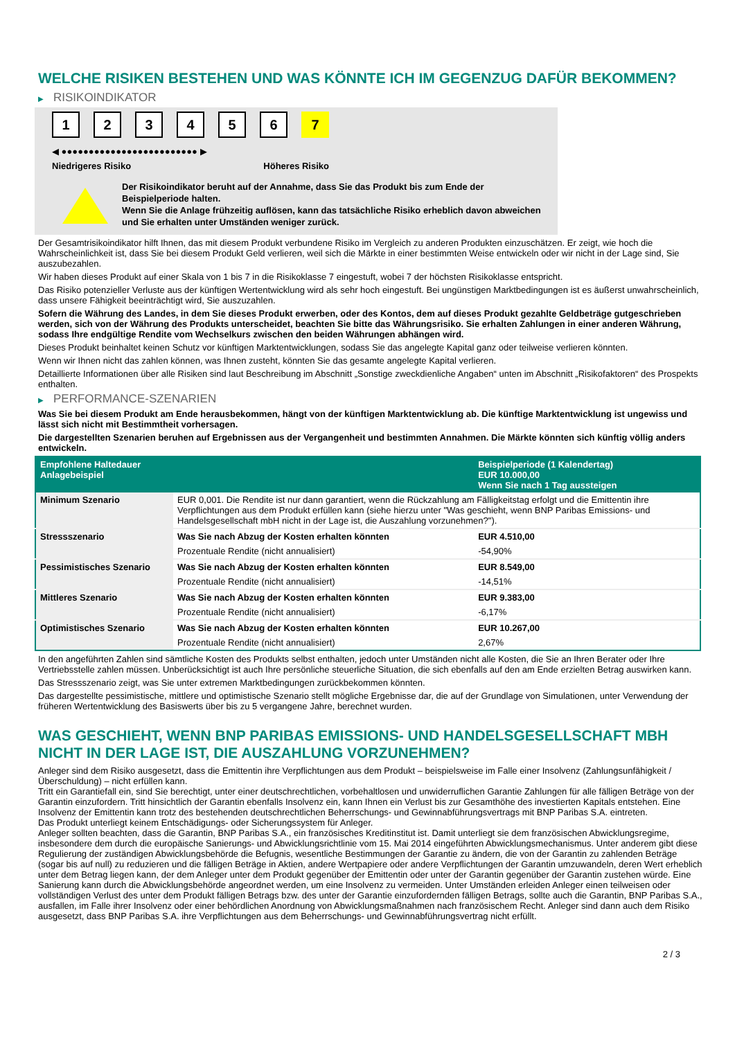WELCHE RISIKEN BESTEHEN UND WAS KÖNNTE ICH IM GEGENZUG DAFÜR BEKOMMEN?
▶ RISIKOINDIKATOR
123456 7
◀ ●●●●●●●●●●●●●●●●●●●●●●●●● ▶
Niedrigeres Risiko Höheres Risiko
Der Risikoindikator beruht auf der Annahme, dass Sie das Produkt bis zum Ende der Beispielperiode halten.
Wenn Sie die Anlage frühzeitig auflösen, kann das tatsächliche Risiko erheblich davon abweichen und Sie erhalten unter Umständen weniger zurück.
Der Gesamtrisikoindikator hilft Ihnen, das mit diesem Produkt verbundene Risiko im Vergleich zu anderen Produkten einzuschätzen. Er zeigt, wie hoch die Wahrscheinlichkeit ist, dass Sie bei diesem Produkt Geld verlieren, weil sich die Märkte in einer bestimmten Weise entwickeln oder wir nicht in der Lage sind, Sie auszubezahlen.
Wir haben dieses Produkt auf einer Skala von 1 bis 7 in die Risikoklasse 7 eingestuft, wobei 7 der höchsten Risikoklasse entspricht.
Das Risiko potenzieller Verluste aus der künftigen Wertentwicklung wird als sehr hoch eingestuft. Bei ungünstigen Marktbedingungen ist es äußerst unwahrscheinlich, dass unsere Fähigkeit beeinträchtigt wird, Sie auszuzahlen.
Sofern die Währung des Landes, in dem Sie dieses Produkt erwerben, oder des Kontos, dem auf dieses Produkt gezahlte Geldbeträge gutgeschrieben werden, sich von der Währung des Produkts unterscheidet, beachten Sie bitte das Währungsrisiko. Sie erhalten Zahlungen in einer anderen Währung, sodass Ihre endgültige Rendite vom Wechselkurs zwischen den beiden Währungen abhängen wird.
Dieses Produkt beinhaltet keinen Schutz vor künftigen Marktentwicklungen, sodass Sie das angelegte Kapital ganz oder teilweise verlieren könnten.
Wenn wir Ihnen nicht das zahlen können, was Ihnen zusteht, könnten Sie das gesamte angelegte Kapital verlieren.
Detaillierte Informationen über alle Risiken sind laut Beschreibung im Abschnitt „Sonstige zweckdienliche Angaben“ unten im Abschnitt „Risikofaktoren“ des Prospekts enthalten.
▶ PERFORMANCE-SZENARIEN
Was Sie bei diesem Produkt am Ende herausbekommen, hängt von der künftigen Marktentwicklung ab. Die künftige Marktentwicklung ist ungewiss und lässt sich nicht mit Bestimmtheit vorhersagen.
Die dargestellten Szenarien beruhen auf Ergebnissen aus der Vergangenheit und bestimmten Annahmen. Die Märkte könnten sich künftig völlig anders entwickeln.
| Empfohlene Haltedauer Anlagebeispiel | | Beispielperiode (1 Kalendertag) EUR 10.000,00 Wenn Sie nach 1 Tag aussteigen |
| --- | --- | --- |
| Minimum Szenario | EUR 0,001. Die Rendite ist nur dann garantiert, wenn die Rückzahlung am Fälligkeitstag erfolgt und die Emittentin ihre Verpflichtungen aus dem Produkt erfüllen kann (siehe hierzu unter "Was geschieht, wenn BNP Paribas Emissions- und Handelsgesellschaft mbH nicht in der Lage ist, die Auszahlung vorzunehmen?"). | |
| Stressszenario | Was Sie nach Abzug der Kosten erhalten könnten | EUR 4.510,00 |
| | Prozentuale Rendite (nicht annualisiert) | -54,90% |
| Pessimistisches Szenario | Was Sie nach Abzug der Kosten erhalten könnten | EUR 8.549,00 |
| | Prozentuale Rendite (nicht annualisiert) | -14,51% |
| Mittleres Szenario | Was Sie nach Abzug der Kosten erhalten könnten | EUR 9.383,00 |
| | Prozentuale Rendite (nicht annualisiert) | -6,17% |
| Optimistisches Szenario | Was Sie nach Abzug der Kosten erhalten könnten | EUR 10.267,00 |
| | Prozentuale Rendite (nicht annualisiert) | 2,67% |
In den angeführten Zahlen sind sämtliche Kosten des Produkts selbst enthalten, jedoch unter Umständen nicht alle Kosten, die Sie an Ihren Berater oder Ihre Vertriebsstelle zahlen müssen. Unberücksichtigt ist auch Ihre persönliche steuerliche Situation, die sich ebenfalls auf den am Ende erzielten Betrag auswirken kann.
Das Stressszenario zeigt, was Sie unter extremen Marktbedingungen zurückbekommen könnten.
Das dargestellte pessimistische, mittlere und optimistische Szenario stellt mögliche Ergebnisse dar, die auf der Grundlage von Simulationen, unter Verwendung der früheren Wertentwicklung des Basiswerts über bis zu 5 vergangene Jahre, berechnet wurden.
WAS GESCHIEHT, WENN BNP PARIBAS EMISSIONS- UND HANDELSGESELLSCHAFT MBH NICHT IN DER LAGE IST, DIE AUSZAHLUNG VORZUNEHMEN?
Anleger sind dem Risiko ausgesetzt, dass die Emittentin ihre Verpflichtungen aus dem Produkt – beispielsweise im Falle einer Insolvenz (Zahlungsunfähigkeit / Überschuldung) – nicht erfüllen kann.
Tritt ein Garantiefall ein, sind Sie berechtigt, unter einer deutschrechtlichen, vorbehaltlosen und unwiderruflichen Garantie Zahlungen für alle fälligen Beträge von der Garantin einzufordern. Tritt hinsichtlich der Garantin ebenfalls Insolvenz ein, kann Ihnen ein Verlust bis zur Gesamthöhe des investierten Kapitals entstehen. Eine Insolvenz der Emittentin kann trotz des bestehenden deutschrechtlichen Beherrschungs- und Gewinnabführungsvertrags mit BNP Paribas S.A. eintreten.
Das Produkt unterliegt keinem Entschädigungs- oder Sicherungssystem für Anleger.
Anleger sollten beachten, dass die Garantin, BNP Paribas S.A., ein französisches Kreditinstitut ist. Damit unterliegt sie dem französischen Abwicklungsregime, insbesondere dem durch die europäische Sanierungs- und Abwicklungsrichtlinie vom 15. Mai 2014 eingeführten Abwicklungsmechanismus. Unter anderem gibt diese Regulierung der zuständigen Abwicklungsbehörde die Befugnis, wesentliche Bestimmungen der Garantie zu ändern, die von der Garantin zu zahlenden Beträge (sogar bis auf null) zu reduzieren und die fälligen Beträge in Aktien, andere Wertpapiere oder andere Verpflichtungen der Garantin umzuwandeln, deren Wert erheblich unter dem Betrag liegen kann, der dem Anleger unter dem Produkt gegenüber der Emittentin oder unter der Garantin gegenüber der Garantin zustehen würde. Eine Sanierung kann durch die Abwicklungsbehörde angeordnet werden, um eine Insolvenz zu vermeiden. Unter Umständen erleiden Anleger einen teilweisen oder vollständigen Verlust des unter dem Produkt fälligen Betrags bzw. des unter der Garantie einzufordernden fälligen Betrags, sollte auch die Garantin, BNP Paribas S.A., ausfallen, im Falle ihrer Insolvenz oder einer behördlichen Anordnung von Abwicklungsmaßnahmen nach französischem Recht. Anleger sind dann auch dem Risiko ausgesetzt, dass BNP Paribas S.A. ihre Verpflichtungen aus dem Beherrschungs- und Gewinnabführungsvertrag nicht erfüllt.
2 / 3